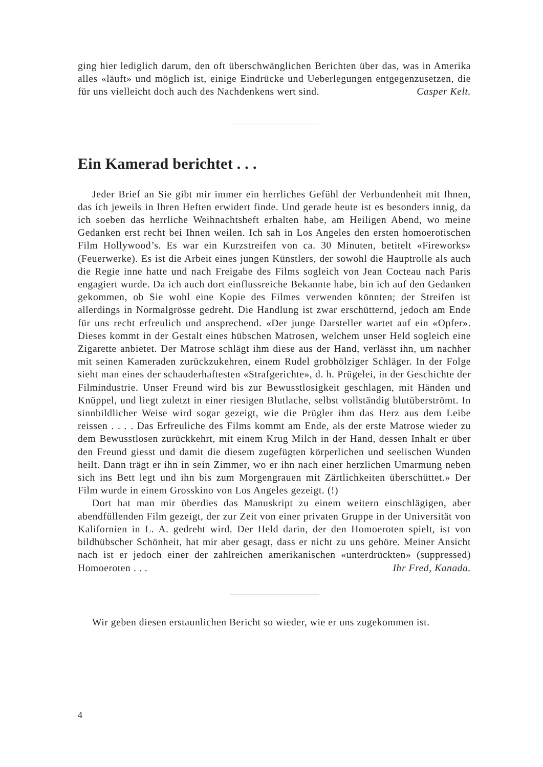ging hier lediglich darum, den oft überschwänglichen Berichten über das, was in Amerika alles «läuft» und möglich ist, einige Eindrücke und Ueberlegungen entgegenzusetzen, die für uns vielleicht doch auch des Nachdenkens wert sind. Casper Kelt.
Ein Kamerad berichtet . . .
Jeder Brief an Sie gibt mir immer ein herrliches Gefühl der Verbundenheit mit Ihnen, das ich jeweils in Ihren Heften erwidert finde. Und gerade heute ist es besonders innig, da ich soeben das herrliche Weihnachtsheft erhalten habe, am Heiligen Abend, wo meine Gedanken erst recht bei Ihnen weilen. Ich sah in Los Angeles den ersten homoerotischen Film Hollywood’s. Es war ein Kurzstreifen von ca. 30 Minuten, betitelt «Fireworks» (Feuerwerke). Es ist die Arbeit eines jungen Künstlers, der sowohl die Hauptrolle als auch die Regie inne hatte und nach Freigabe des Films sogleich von Jean Cocteau nach Paris engagiert wurde. Da ich auch dort einflussreiche Bekannte habe, bin ich auf den Gedanken gekommen, ob Sie wohl eine Kopie des Filmes verwenden könnten; der Streifen ist allerdings in Normalgrösse gedreht. Die Handlung ist zwar erschütternd, jedoch am Ende für uns recht erfreulich und ansprechend. «Der junge Darsteller wartet auf ein «Opfer». Dieses kommt in der Gestalt eines hübschen Matrosen, welchem unser Held sogleich eine Zigarette anbietet. Der Matrose schlägt ihm diese aus der Hand, verlässt ihn, um nachher mit seinen Kameraden zurückzukehren, einem Rudel grobhölziger Schläger. In der Folge sieht man eines der schauderhaftesten «Strafgerichte», d. h. Prügelei, in der Geschichte der Filmindustrie. Unser Freund wird bis zur Bewusstlosigkeit geschlagen, mit Händen und Knüppel, und liegt zuletzt in einer riesigen Blutlache, selbst vollständig blutüberströmt. In sinnbildlicher Weise wird sogar gezeigt, wie die Prügler ihm das Herz aus dem Leibe reissen . . . . Das Erfreuliche des Films kommt am Ende, als der erste Matrose wieder zu dem Bewusstlosen zurückkehrt, mit einem Krug Milch in der Hand, dessen Inhalt er über den Freund giesst und damit die diesem zugefügten körperlichen und seelischen Wunden heilt. Dann trägt er ihn in sein Zimmer, wo er ihn nach einer herzlichen Umarmung neben sich ins Bett legt und ihn bis zum Morgengrauen mit Zärtlichkeiten überschüttet.» Der Film wurde in einem Grosskino von Los Angeles gezeigt. (!)
Dort hat man mir überdies das Manuskript zu einem weitern einschlägigen, aber abendfüllenden Film gezeigt, der zur Zeit von einer privaten Gruppe in der Universität von Kalifornien in L. A. gedreht wird. Der Held darin, der den Homoeroten spielt, ist von bildhübscher Schönheit, hat mir aber gesagt, dass er nicht zu uns gehöre. Meiner Ansicht nach ist er jedoch einer der zahlreichen amerikanischen «unterdrückten» (suppressed) Homoeroten . . . Ihr Fred, Kanada.
Wir geben diesen erstaunlichen Bericht so wieder, wie er uns zugekommen ist.
4